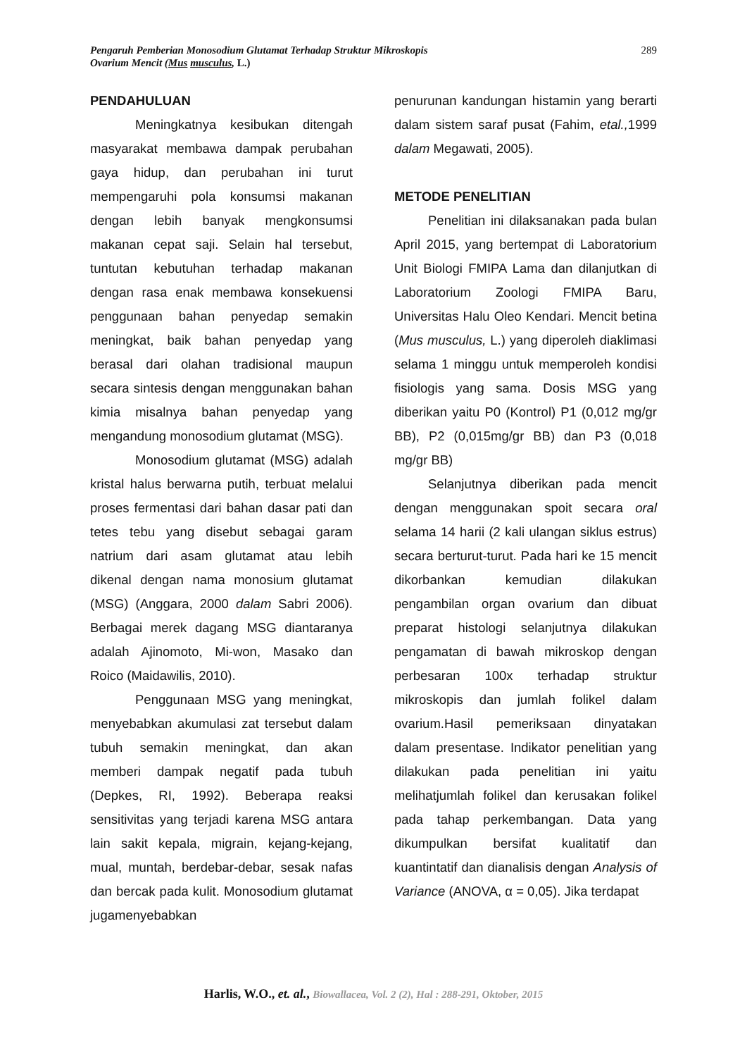Pengaruh Pemberian Monosodium Glutamat Terhadap Struktur Mikroskopis
Ovarium Mencit (Mus musculus, L.)
289
PENDAHULUAN
Meningkatnya kesibukan ditengah masyarakat membawa dampak perubahan gaya hidup, dan perubahan ini turut mempengaruhi pola konsumsi makanan dengan lebih banyak mengkonsumsi makanan cepat saji. Selain hal tersebut, tuntutan kebutuhan terhadap makanan dengan rasa enak membawa konsekuensi penggunaan bahan penyedap semakin meningkat, baik bahan penyedap yang berasal dari olahan tradisional maupun secara sintesis dengan menggunakan bahan kimia misalnya bahan penyedap yang mengandung monosodium glutamat (MSG).
Monosodium glutamat (MSG) adalah kristal halus berwarna putih, terbuat melalui proses fermentasi dari bahan dasar pati dan tetes tebu yang disebut sebagai garam natrium dari asam glutamat atau lebih dikenal dengan nama monosium glutamat (MSG) (Anggara, 2000 dalam Sabri 2006). Berbagai merek dagang MSG diantaranya adalah Ajinomoto, Mi-won, Masako dan Roico (Maidawilis, 2010).
Penggunaan MSG yang meningkat, menyebabkan akumulasi zat tersebut dalam tubuh semakin meningkat, dan akan memberi dampak negatif pada tubuh (Depkes, RI, 1992). Beberapa reaksi sensitivitas yang terjadi karena MSG antara lain sakit kepala, migrain, kejang-kejang, mual, muntah, berdebar-debar, sesak nafas dan bercak pada kulit. Monosodium glutamat jugamenyebabkan
penurunan kandungan histamin yang berarti dalam sistem saraf pusat (Fahim, etal., 1999 dalam Megawati, 2005).
METODE PENELITIAN
Penelitian ini dilaksanakan pada bulan April 2015, yang bertempat di Laboratorium Unit Biologi FMIPA Lama dan dilanjutkan di Laboratorium Zoologi FMIPA Baru, Universitas Halu Oleo Kendari. Mencit betina (Mus musculus, L.) yang diperoleh diaklimasi selama 1 minggu untuk memperoleh kondisi fisiologis yang sama. Dosis MSG yang diberikan yaitu P0 (Kontrol) P1 (0,012 mg/gr BB), P2 (0,015mg/gr BB) dan P3 (0,018 mg/gr BB)
Selanjutnya diberikan pada mencit dengan menggunakan spoit secara oral selama 14 harii (2 kali ulangan siklus estrus) secara berturut-turut. Pada hari ke 15 mencit dikorbankan kemudian dilakukan pengambilan organ ovarium dan dibuat preparat histologi selanjutnya dilakukan pengamatan di bawah mikroskop dengan perbesaran 100x terhadap struktur mikroskopis dan jumlah folikel dalam ovarium.Hasil pemeriksaan dinyatakan dalam presentase. Indikator penelitian yang dilakukan pada penelitian ini yaitu melihatjumlah folikel dan kerusakan folikel pada tahap perkembangan. Data yang dikumpulkan bersifat kualitatif dan kuantintatif dan dianalisis dengan Analysis of Variance (ANOVA, α = 0,05). Jika terdapat
Harlis, W.O., et. al., Biowallacea, Vol. 2 (2), Hal : 288-291, Oktober, 2015